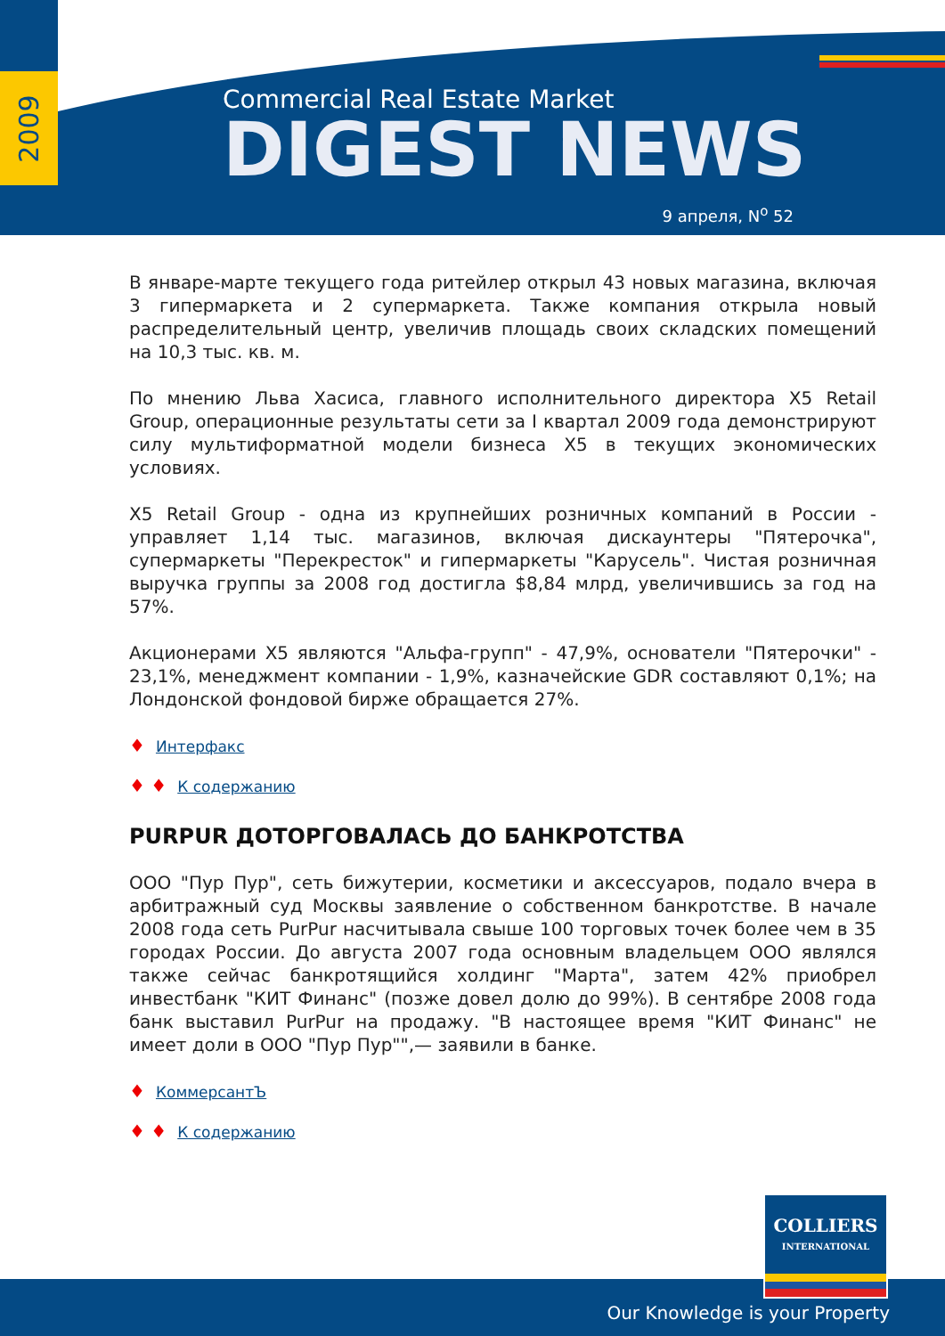2009
Commercial Real Estate Market
DIGEST NEWS
9 апреля, N<sup>o</sup> 52
В январе-марте текущего года ритейлер открыл 43 новых магазина, включая 3 гипермаркета и 2 супермаркета. Также компания открыла новый распределительный центр, увеличив площадь своих складских помещений на 10,3 тыс. кв. м.
По мнению Льва Хасиса, главного исполнительного директора X5 Retail Group, операционные результаты сети за I квартал 2009 года демонстрируют силу мультиформатной модели бизнеса X5 в текущих экономических условиях.
X5 Retail Group - одна из крупнейших розничных компаний в России - управляет 1,14 тыс. магазинов, включая дискаунтеры "Пятерочка", супермаркеты "Перекресток" и гипермаркеты "Карусель". Чистая розничная выручка группы за 2008 год достигла $8,84 млрд, увеличившись за год на 57%.
Акционерами X5 являются "Альфа-групп" - 47,9%, основатели "Пятерочки" - 23,1%, менеджмент компании - 1,9%, казначейские GDR составляют 0,1%; на Лондонской фондовой бирже обращается 27%.
♦ Интерфакс
♦ ♦ К содержанию
PURPUR ДОТОРГОВАЛАСЬ ДО БАНКРОТСТВА
ООО "Пур Пур", сеть бижутерии, косметики и аксессуаров, подало вчера в арбитражный суд Москвы заявление о собственном банкротстве. В начале 2008 года сеть PurPur насчитывала свыше 100 торговых точек более чем в 35 городах России. До августа 2007 года основным владельцем ООО являлся также сейчас банкротящийся холдинг "Марта", затем 42% приобрел инвестбанк "КИТ Финанс" (позже довел долю до 99%). В сентябре 2008 года банк выставил PurPur на продажу. "В настоящее время "КИТ Финанс" не имеет доли в ООО "Пур Пур"",— заявили в банке.
♦ КоммерсантЪ
♦ ♦ К содержанию
Our Knowledge is your Property
COLLIERS
INTERNATIONAL